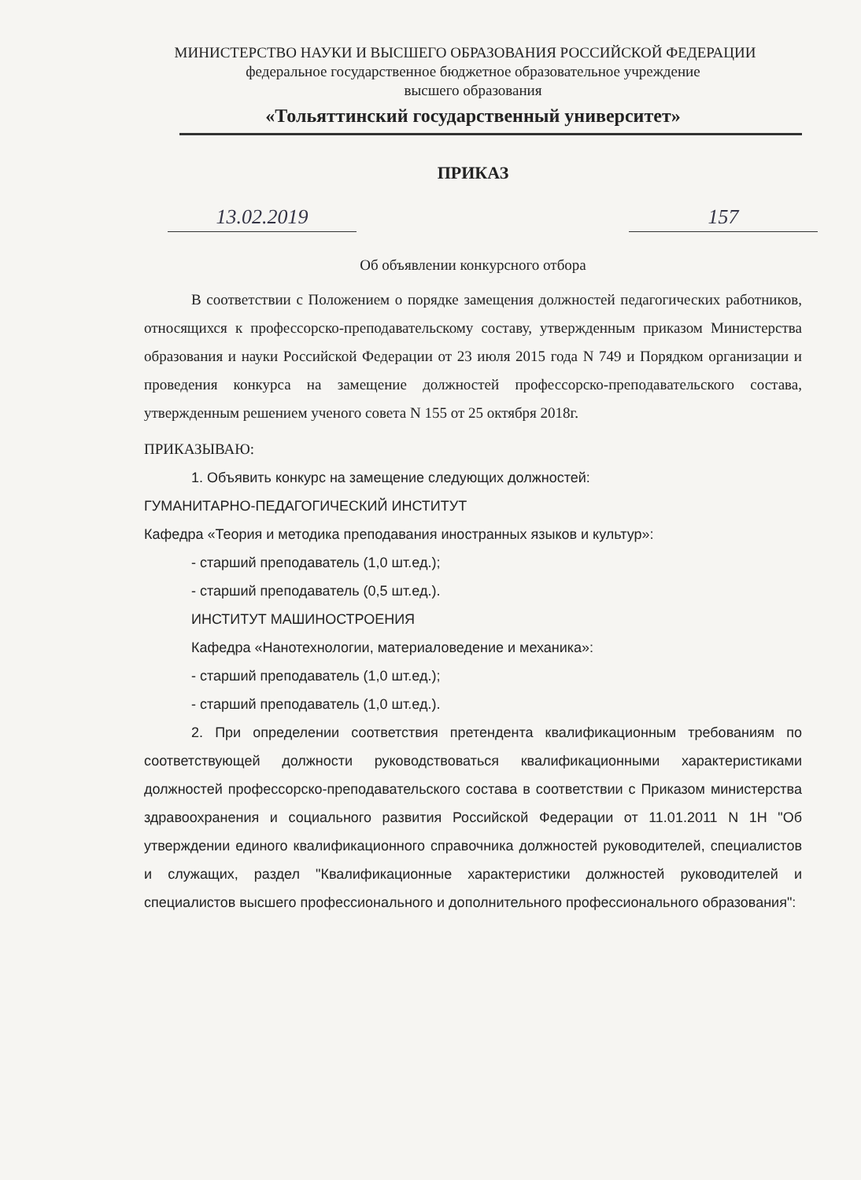МИНИСТЕРСТВО НАУКИ И ВЫСШЕГО ОБРАЗОВАНИЯ РОССИЙСКОЙ ФЕДЕРАЦИИ
федеральное государственное бюджетное образовательное учреждение
высшего образования
«Тольяттинский государственный университет»
ПРИКАЗ
13.02.2019 157
Об объявлении конкурсного отбора
В соответствии с Положением о порядке замещения должностей педагогических работников, относящихся к профессорско-преподавательскому составу, утвержденным приказом Министерства образования и науки Российской Федерации от 23 июля 2015 года N 749 и Порядком организации и проведения конкурса на замещение должностей профессорско-преподавательского состава, утвержденным решением ученого совета N 155 от 25 октября 2018г.
ПРИКАЗЫВАЮ:
1. Объявить конкурс на замещение следующих должностей:
ГУМАНИТАРНО-ПЕДАГОГИЧЕСКИЙ ИНСТИТУТ
Кафедра «Теория и методика преподавания иностранных языков и культур»:
- старший преподаватель (1,0 шт.ед.);
- старший преподаватель (0,5 шт.ед.).
ИНСТИТУТ МАШИНОСТРОЕНИЯ
Кафедра «Нанотехнологии, материаловедение и механика»:
- старший преподаватель (1,0 шт.ед.);
- старший преподаватель (1,0 шт.ед.).
2. При определении соответствия претендента квалификационным требованиям по соответствующей должности руководствоваться квалификационными характеристиками должностей профессорско-преподавательского состава в соответствии с Приказом министерства здравоохранения и социального развития Российской Федерации от 11.01.2011 N 1Н "Об утверждении единого квалификационного справочника должностей руководителей, специалистов и служащих, раздел "Квалификационные характеристики должностей руководителей и специалистов высшего профессионального и дополнительного профессионального образования":